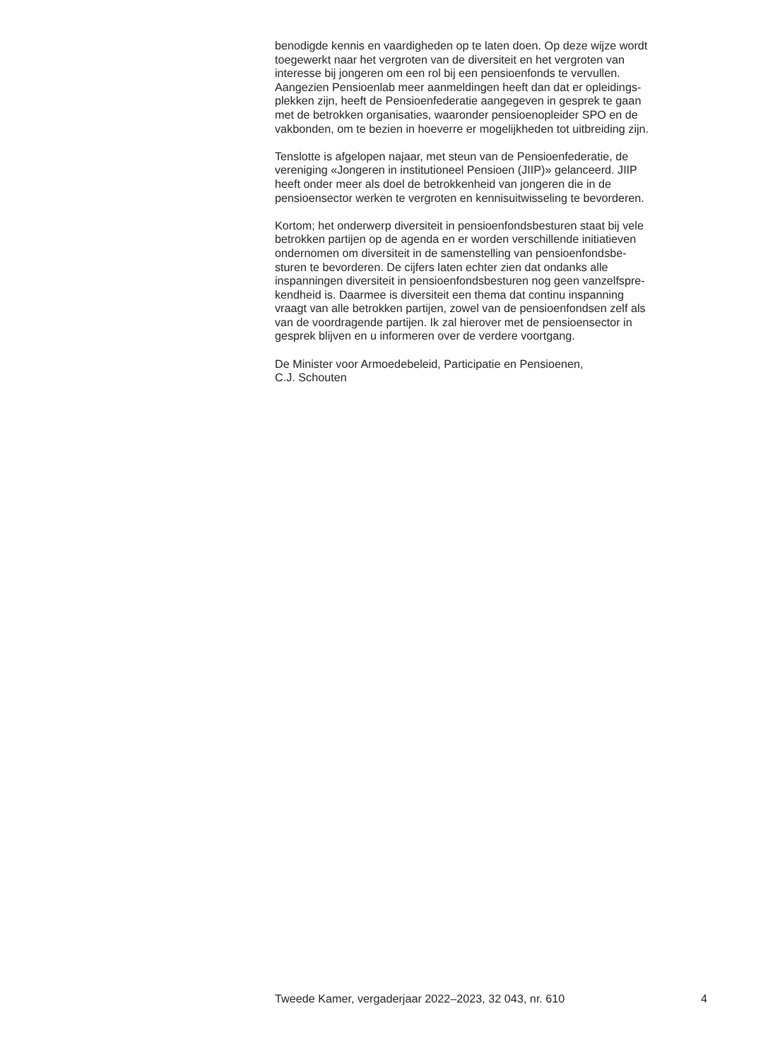benodigde kennis en vaardigheden op te laten doen. Op deze wijze wordt
toegewerkt naar het vergroten van de diversiteit en het vergroten van
interesse bij jongeren om een rol bij een pensioenfonds te vervullen.
Aangezien Pensioenlab meer aanmeldingen heeft dan dat er opleidings-
plekken zijn, heeft de Pensioenfederatie aangegeven in gesprek te gaan
met de betrokken organisaties, waaronder pensioenopleider SPO en de
vakbonden, om te bezien in hoeverre er mogelijkheden tot uitbreiding zijn.
Tenslotte is afgelopen najaar, met steun van de Pensioenfederatie, de
vereniging «Jongeren in institutioneel Pensioen (JIIP)» gelanceerd. JIIP
heeft onder meer als doel de betrokkenheid van jongeren die in de
pensioensector werken te vergroten en kennisuitwisseling te bevorderen.
Kortom; het onderwerp diversiteit in pensioenfondsbesturen staat bij vele
betrokken partijen op de agenda en er worden verschillende initiatieven
ondernomen om diversiteit in de samenstelling van pensioenfondsbe-
sturen te bevorderen. De cijfers laten echter zien dat ondanks alle
inspanningen diversiteit in pensioenfondsbesturen nog geen vanzelfspre-
kendheid is. Daarmee is diversiteit een thema dat continu inspanning
vraagt van alle betrokken partijen, zowel van de pensioenfondsen zelf als
van de voordragende partijen. Ik zal hierover met de pensioensector in
gesprek blijven en u informeren over de verdere voortgang.
De Minister voor Armoedebeleid, Participatie en Pensioenen,
C.J. Schouten
Tweede Kamer, vergaderjaar 2022–2023, 32 043, nr. 610 4